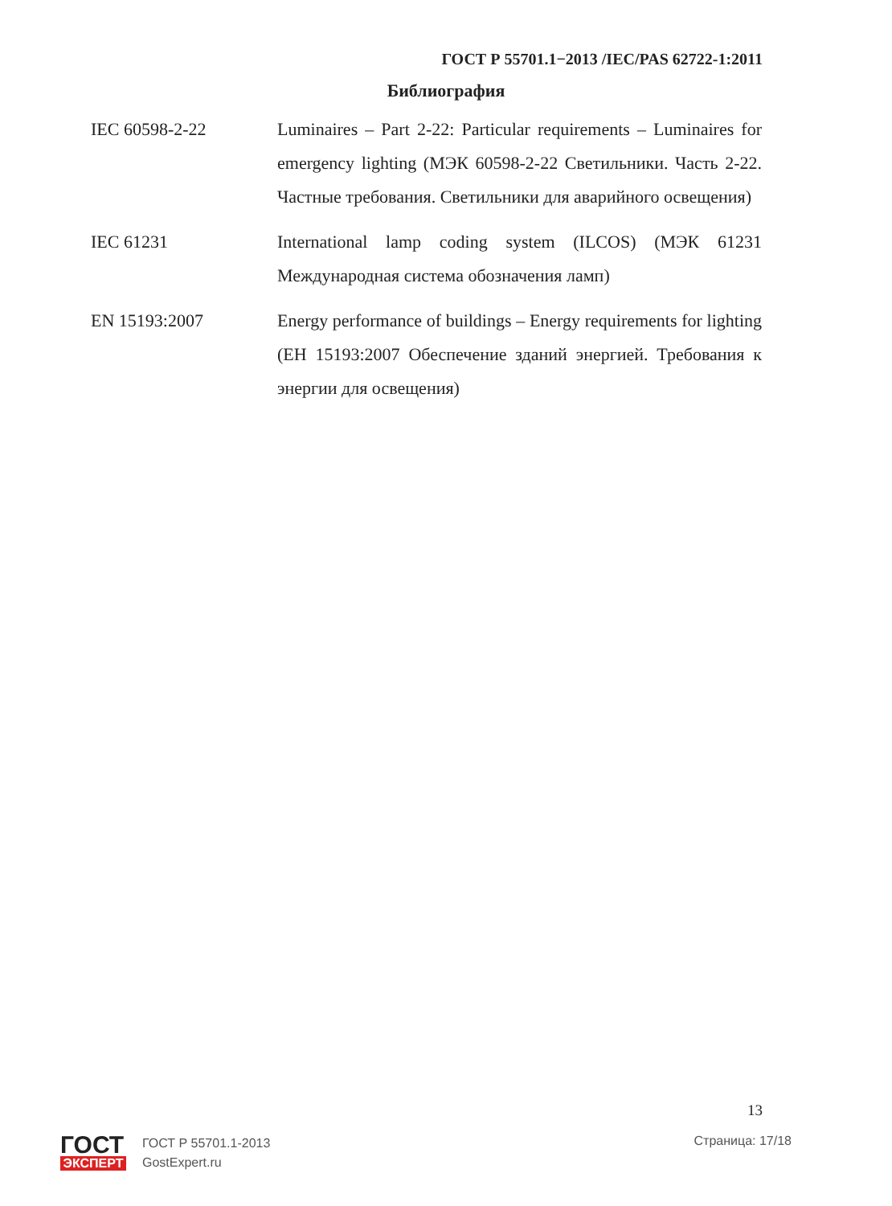ГОСТ Р 55701.1−2013 /IEC/PAS 62722-1:2011
Библиография
IEC 60598-2-22 Luminaires – Part 2-22: Particular requirements – Luminaires for emergency lighting (МЭК 60598-2-22 Светильники. Часть 2-22. Частные требования. Светильники для аварийного освещения)
IEC 61231 International lamp coding system (ILCOS) (МЭК 61231 Международная система обозначения ламп)
EN 15193:2007 Energy performance of buildings – Energy requirements for lighting (ЕН 15193:2007 Обеспечение зданий энергией. Требования к энергии для освещения)
13
ГОСТ
ЭКСПЕРТ
ГОСТ Р 55701.1-2013
GostExpert.ru
Страница: 17/18